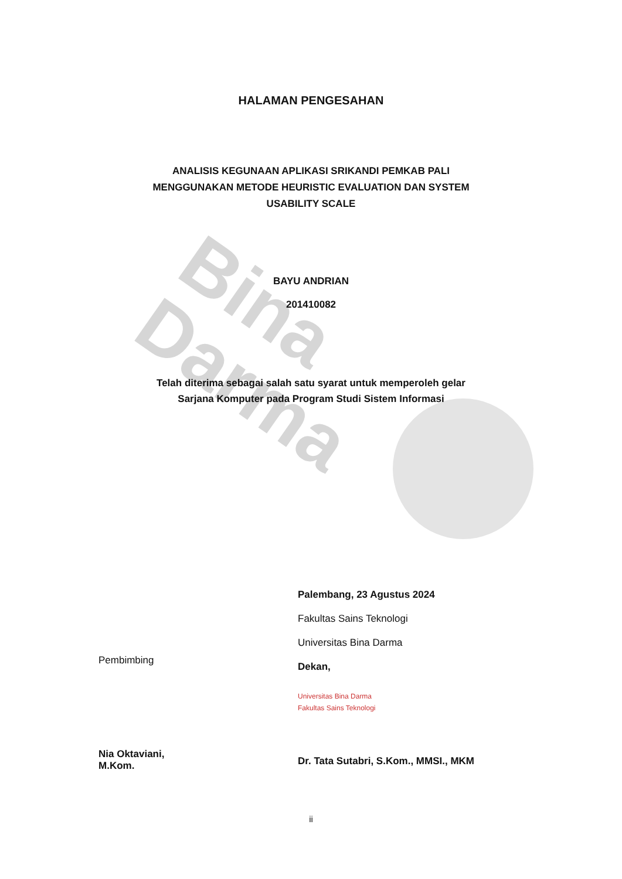Bina Darma
HALAMAN PENGESAHAN
ANALISIS KEGUNAAN APLIKASI SRIKANDI PEMKAB PALI
MENGGUNAKAN METODE HEURISTIC EVALUATION DAN SYSTEM
USABILITY SCALE
BAYU ANDRIAN
201410082
Telah diterima sebagai salah satu syarat untuk memperoleh gelar
Sarjana Komputer pada Program Studi Sistem Informasi
Pembimbing
Nia Oktaviani, M.Kom.
Palembang, 23 Agustus 2024
Fakultas Sains Teknologi
Universitas Bina Darma
Dekan,
Universitas Bina Darma
Fakultas Sains Teknologi
Dr. Tata Sutabri, S.Kom., MMSI., MKM
ii